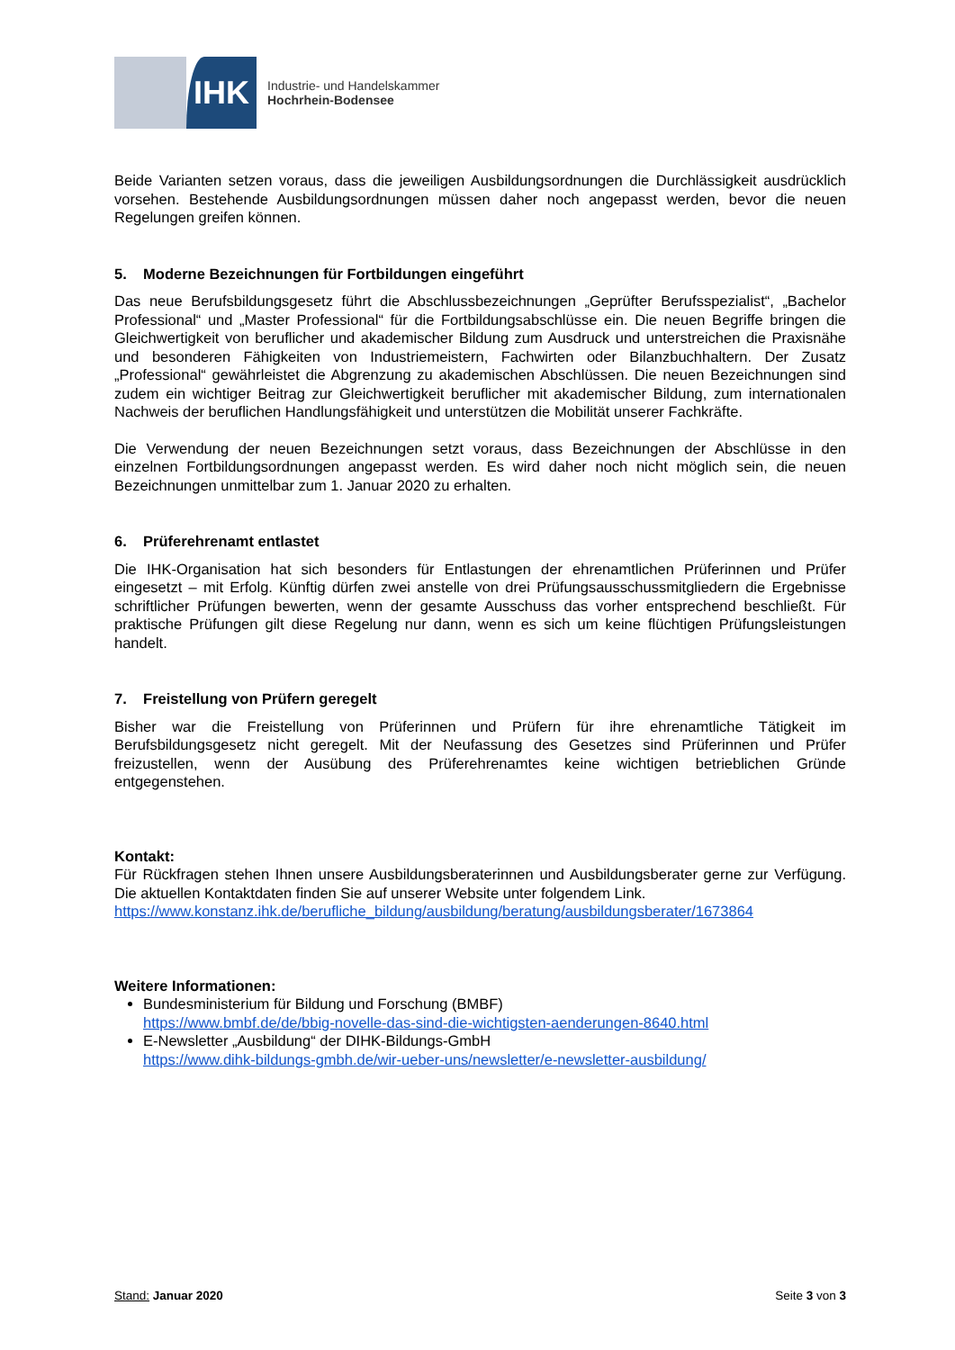IHK
Industrie- und Handelskammer
Hochrhein-Bodensee
Beide Varianten setzen voraus, dass die jeweiligen Ausbildungsordnungen die Durchlässigkeit ausdrücklich vorsehen. Bestehende Ausbildungsordnungen müssen daher noch angepasst werden, bevor die neuen Regelungen greifen können.
5. Moderne Bezeichnungen für Fortbildungen eingeführt
Das neue Berufsbildungsgesetz führt die Abschlussbezeichnungen „Geprüfter Berufsspezialist“, „Bachelor Professional“ und „Master Professional“ für die Fortbildungsabschlüsse ein. Die neuen Begriffe bringen die Gleichwertigkeit von beruflicher und akademischer Bildung zum Ausdruck und unterstreichen die Praxisnähe und besonderen Fähigkeiten von Industriemeistern, Fachwirten oder Bilanzbuchhaltern. Der Zusatz „Professional“ gewährleistet die Abgrenzung zu akademischen Abschlüssen. Die neuen Bezeichnungen sind zudem ein wichtiger Beitrag zur Gleichwertigkeit beruflicher mit akademischer Bildung, zum internationalen Nachweis der beruflichen Handlungsfähigkeit und unterstützen die Mobilität unserer Fachkräfte.
Die Verwendung der neuen Bezeichnungen setzt voraus, dass Bezeichnungen der Abschlüsse in den einzelnen Fortbildungsordnungen angepasst werden. Es wird daher noch nicht möglich sein, die neuen Bezeichnungen unmittelbar zum 1. Januar 2020 zu erhalten.
6. Prüferehrenamt entlastet
Die IHK-Organisation hat sich besonders für Entlastungen der ehrenamtlichen Prüferinnen und Prüfer eingesetzt – mit Erfolg. Künftig dürfen zwei anstelle von drei Prüfungsausschussmitgliedern die Ergebnisse schriftlicher Prüfungen bewerten, wenn der gesamte Ausschuss das vorher entsprechend beschließt. Für praktische Prüfungen gilt diese Regelung nur dann, wenn es sich um keine flüchtigen Prüfungsleistungen handelt.
7. Freistellung von Prüfern geregelt
Bisher war die Freistellung von Prüferinnen und Prüfern für ihre ehrenamtliche Tätigkeit im Berufsbildungsgesetz nicht geregelt. Mit der Neufassung des Gesetzes sind Prüferinnen und Prüfer freizustellen, wenn der Ausübung des Prüferehrenamtes keine wichtigen betrieblichen Gründe entgegenstehen.
Kontakt:
Für Rückfragen stehen Ihnen unsere Ausbildungsberaterinnen und Ausbildungsberater gerne zur Verfügung. Die aktuellen Kontaktdaten finden Sie auf unserer Website unter folgendem Link.
https://www.konstanz.ihk.de/berufliche_bildung/ausbildung/beratung/ausbildungsberater/1673864
Weitere Informationen:
Bundesministerium für Bildung und Forschung (BMBF)
https://www.bmbf.de/de/bbig-novelle-das-sind-die-wichtigsten-aenderungen-8640.html
E-Newsletter „Ausbildung“ der DIHK-Bildungs-GmbH
https://www.dihk-bildungs-gmbh.de/wir-ueber-uns/newsletter/e-newsletter-ausbildung/
Stand: Januar 2020 Seite 3 von 3